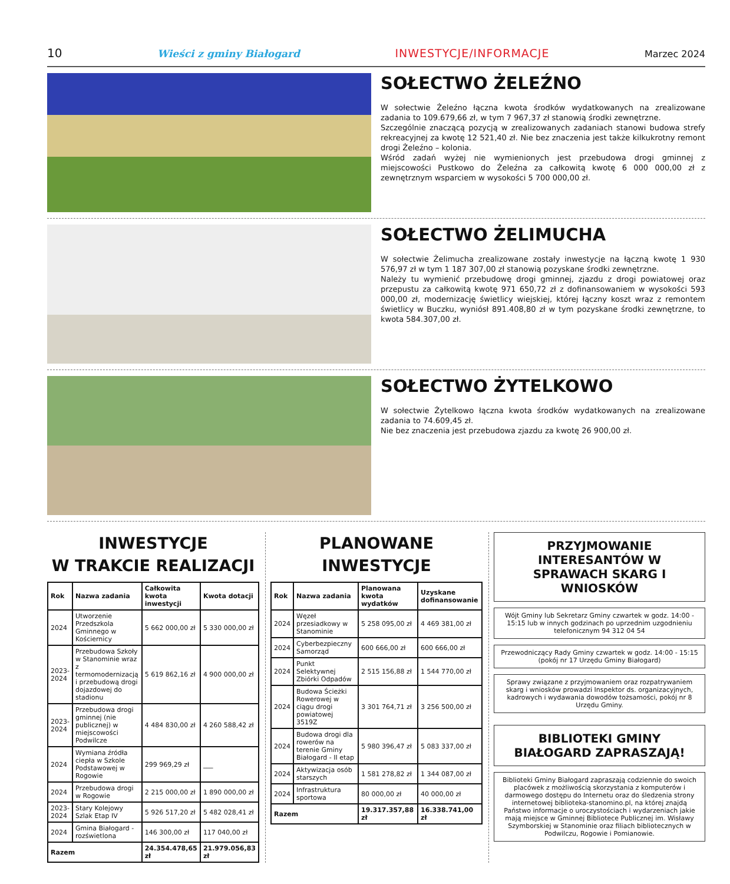10 Wieści z gminy Białogard INWESTYCJE/INFORMACJE Marzec 2024
SOŁECTWO ŻELEŹNO
W sołectwie Żeleźno łączna kwota środków wydatkowanych na zrealizowane zadania to 109.679,66 zł, w tym 7 967,37 zł stanowią środki zewnętrzne.
Szczególnie znaczącą pozycją w zrealizowanych zadaniach stanowi budowa strefy rekreacyjnej za kwotę 12 521,40 zł. Nie bez znaczenia jest także kilkukrotny remont drogi Żeleźno – kolonia.
Wśród zadań wyżej nie wymienionych jest przebudowa drogi gminnej z miejscowości Pustkowo do Żeleźna za całkowitą kwotę 6 000 000,00 zł z zewnętrznym wsparciem w wysokości 5 700 000,00 zł.
SOŁECTWO ŻELIMUCHA
W sołectwie Żelimucha zrealizowane zostały inwestycje na łączną kwotę 1 930 576,97 zł w tym 1 187 307,00 zł stanowią pozyskane środki zewnętrzne.
Należy tu wymienić przebudowę drogi gminnej, zjazdu z drogi powiatowej oraz przepustu za całkowitą kwotę 971 650,72 zł z dofinansowaniem w wysokości 593 000,00 zł, modernizację świetlicy wiejskiej, której łączny koszt wraz z remontem świetlicy w Buczku, wyniósł 891.408,80 zł w tym pozyskane środki zewnętrzne, to kwota 584.307,00 zł.
SOŁECTWO ŻYTELKOWO
W sołectwie Żytelkowo łączna kwota środków wydatkowanych na zrealizowane zadania to 74.609,45 zł.
Nie bez znaczenia jest przebudowa zjazdu za kwotę 26 900,00 zł.
INWESTYCJE
W TRAKCIE REALIZACJI
| Rok | Nazwa zadania | Całkowita kwota inwestycji | Kwota dotacji |
| --- | --- | --- | --- |
| 2024 | Utworzenie Przedszkola Gminnego w Kościernicy | 5 662 000,00 zł | 5 330 000,00 zł |
| 2023-2024 | Przebudowa Szkoły w Stanominie wraz z termomodernizacją i przebudową drogi dojazdowej do stadionu | 5 619 862,16 zł | 4 900 000,00 zł |
| 2023-2024 | Przebudowa drogi gminnej (nie publicznej) w miejscowości Podwilcze | 4 484 830,00 zł | 4 260 588,42 zł |
| 2024 | Wymiana źródła ciepła w Szkole Podstawowej w Rogowie | 299 969,29 zł | ___ |
| 2024 | Przebudowa drogi w Rogowie | 2 215 000,00 zł | 1 890 000,00 zł |
| 2023-2024 | Stary Kolejowy Szlak Etap IV | 5 926 517,20 zł | 5 482 028,41 zł |
| 2024 | Gmina Białogard - rozświetlona | 146 300,00 zł | 117 040,00 zł |
| Razem | | 24.354.478,65 zł | 21.979.056,83 zł |
PLANOWANE INWESTYCJE
| Rok | Nazwa zadania | Planowana kwota wydatków | Uzyskane dofinansowanie |
| --- | --- | --- | --- |
| 2024 | Węzeł przesiadkowy w Stanominie | 5 258 095,00 zł | 4 469 381,00 zł |
| 2024 | Cyberbezpieczny Samorząd | 600 666,00 zł | 600 666,00 zł |
| 2024 | Punkt Selektywnej Zbiórki Odpadów | 2 515 156,88 zł | 1 544 770,00 zł |
| 2024 | Budowa Ścieżki Rowerowej w ciągu drogi powiatowej 3519Z | 3 301 764,71 zł | 3 256 500,00 zł |
| 2024 | Budowa drogi dla rowerów na terenie Gminy Białogard - II etap | 5 980 396,47 zł | 5 083 337,00 zł |
| 2024 | Aktywizacja osób starszych | 1 581 278,82 zł | 1 344 087,00 zł |
| 2024 | Infrastruktura sportowa | 80 000,00 zł | 40 000,00 zł |
| Razem | | 19.317.357,88 zł | 16.338.741,00 zł |
PRZYJMOWANIE INTERESANTÓW W SPRAWACH SKARG I WNIOSKÓW
Wójt Gminy lub Sekretarz Gminy czwartek w godz. 14:00 - 15:15 lub w innych godzinach po uprzednim uzgodnieniu telefonicznym 94 312 04 54
Przewodniczący Rady Gminy czwartek w godz. 14:00 - 15:15 (pokój nr 17 Urzędu Gminy Białogard)
Sprawy związane z przyjmowaniem oraz rozpatrywaniem skarg i wniosków prowadzi Inspektor ds. organizacyjnych, kadrowych i wydawania dowodów tożsamości, pokój nr 8 Urzędu Gminy.
BIBLIOTEKI GMINY BIAŁOGARD ZAPRASZAJĄ!
Biblioteki Gminy Białogard zapraszają codziennie do swoich placówek z możliwością skorzystania z komputerów i darmowego dostępu do Internetu oraz do śledzenia strony internetowej biblioteka-stanomino.pl, na której znajdą Państwo informacje o uroczystościach i wydarzeniach jakie mają miejsce w Gminnej Bibliotece Publicznej im. Wisławy Szymborskiej w Stanominie oraz filiach bibliotecznych w Podwilczu, Rogowie i Pomianowie.